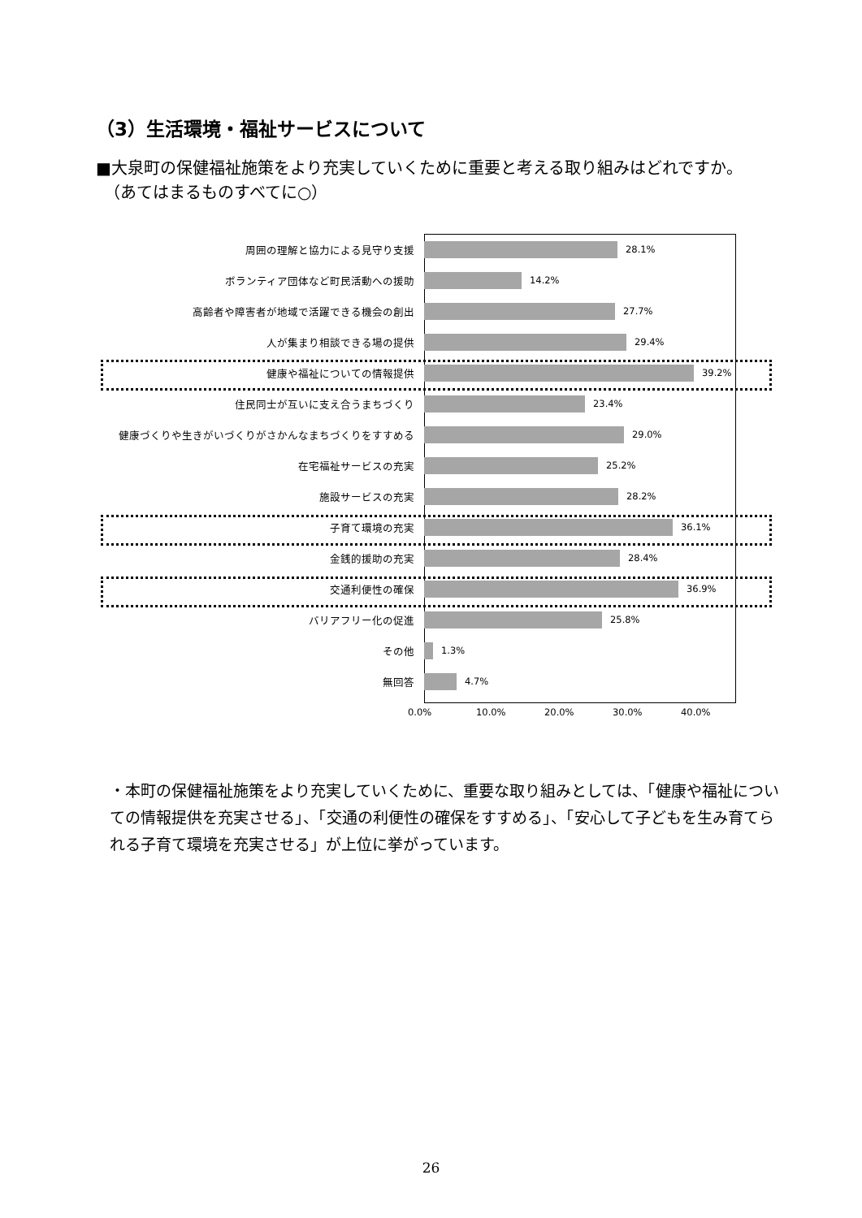（3）生活環境・福祉サービスについて
■大泉町の保健福祉施策をより充実していくために重要と考える取り組みはどれですか。
　（あてはまるものすべてに○）
周囲の理解と協力による見守り支援 28.1%
ボランティア団体など町民活動への援助 14.2%
高齢者や障害者が地域で活躍できる機会の創出 27.7%
人が集まり相談できる場の提供 29.4%
健康や福祉についての情報提供 39.2%
住民同士が互いに支え合うまちづくり 23.4%
健康づくりや生きがいづくりがさかんなまちづくりをすすめる 29.0%
在宅福祉サービスの充実 25.2%
施設サービスの充実 28.2%
子育て環境の充実 36.1%
金銭的援助の充実 28.4%
交通利便性の確保 36.9%
バリアフリー化の促進 25.8%
その他 1.3%
無回答 4.7%
0.0% 10.0% 20.0% 30.0% 40.0%
・本町の保健福祉施策をより充実していくために、重要な取り組みとしては、「健康や福祉についての情報提供を充実させる」、「交通の利便性の確保をすすめる」、「安心して子どもを生み育てられる子育て環境を充実させる」が上位に挙がっています。
26